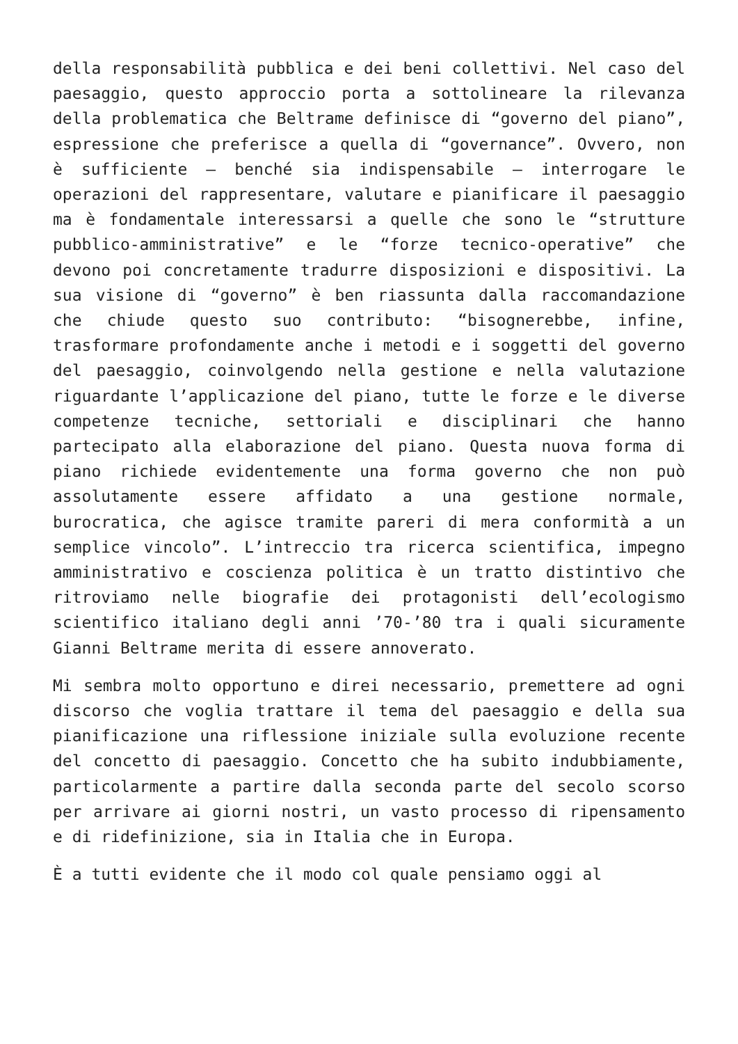della responsabilità pubblica e dei beni collettivi. Nel caso del paesaggio, questo approccio porta a sottolineare la rilevanza della problematica che Beltrame definisce di “governo del piano”, espressione che preferisce a quella di “governance”. Ovvero, non è sufficiente – benché sia indispensabile – interrogare le operazioni del rappresentare, valutare e pianificare il paesaggio ma è fondamentale interessarsi a quelle che sono le “strutture pubblico-amministrative” e le “forze tecnico-operative” che devono poi concretamente tradurre disposizioni e dispositivi. La sua visione di “governo” è ben riassunta dalla raccomandazione che chiude questo suo contributo: “bisognerebbe, infine, trasformare profondamente anche i metodi e i soggetti del governo del paesaggio, coinvolgendo nella gestione e nella valutazione riguardante l’applicazione del piano, tutte le forze e le diverse competenze tecniche, settoriali e disciplinari che hanno partecipato alla elaborazione del piano. Questa nuova forma di piano richiede evidentemente una forma governo che non può assolutamente essere affidato a una gestione normale, burocratica, che agisce tramite pareri di mera conformità a un semplice vincolo”. L’intreccio tra ricerca scientifica, impegno amministrativo e coscienza politica è un tratto distintivo che ritroviamo nelle biografie dei protagonisti dell’ecologismo scientifico italiano degli anni ’70-’80 tra i quali sicuramente Gianni Beltrame merita di essere annoverato.
Mi sembra molto opportuno e direi necessario, premettere ad ogni discorso che voglia trattare il tema del paesaggio e della sua pianificazione una riflessione iniziale sulla evoluzione recente del concetto di paesaggio. Concetto che ha subito indubbiamente, particolarmente a partire dalla seconda parte del secolo scorso per arrivare ai giorni nostri, un vasto processo di ripensamento e di ridefinizione, sia in Italia che in Europa.
È a tutti evidente che il modo col quale pensiamo oggi al